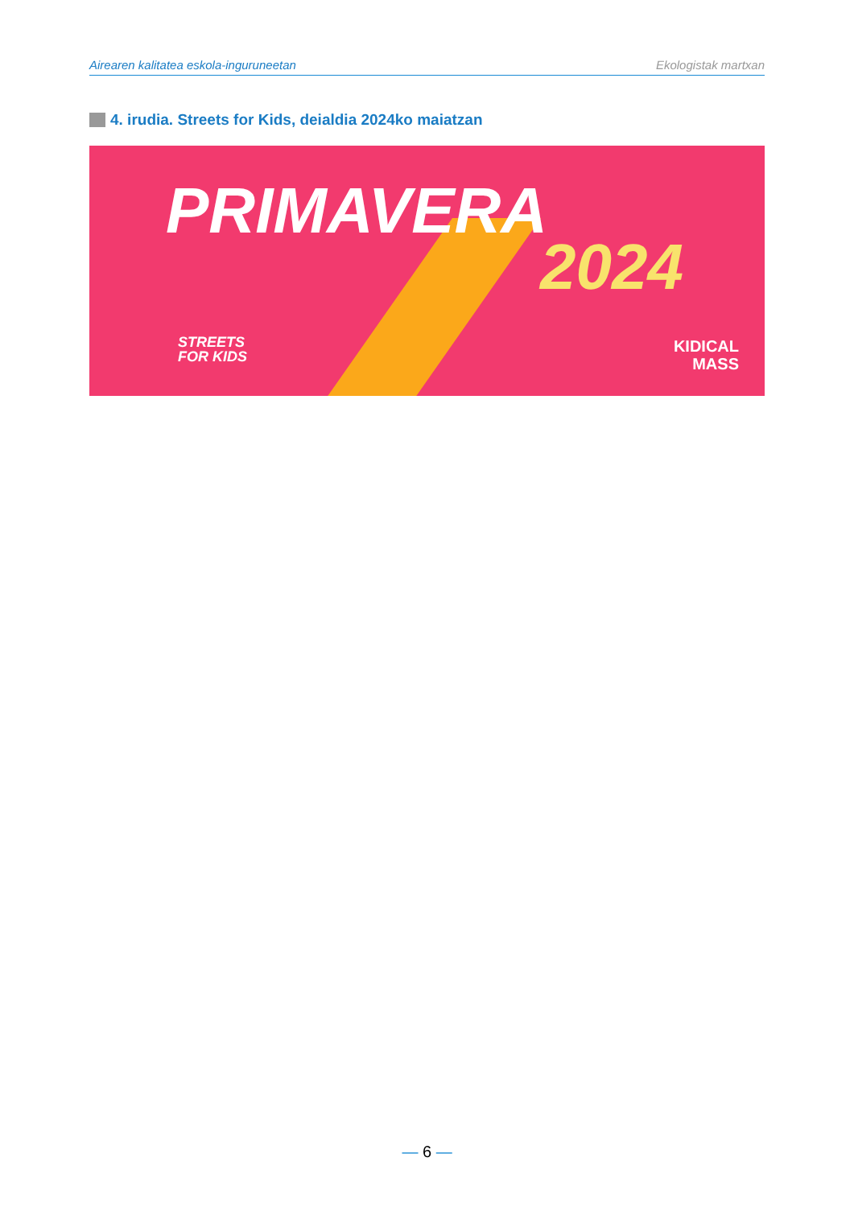Airearen kalitatea eskola-inguruneetan Ekologistak martxan
4. irudia. Streets for Kids, deialdia 2024ko maiatzan
PRIMAVERA
2024
STREETS
FOR KIDS
KIDICAL
MASS
— 6 —